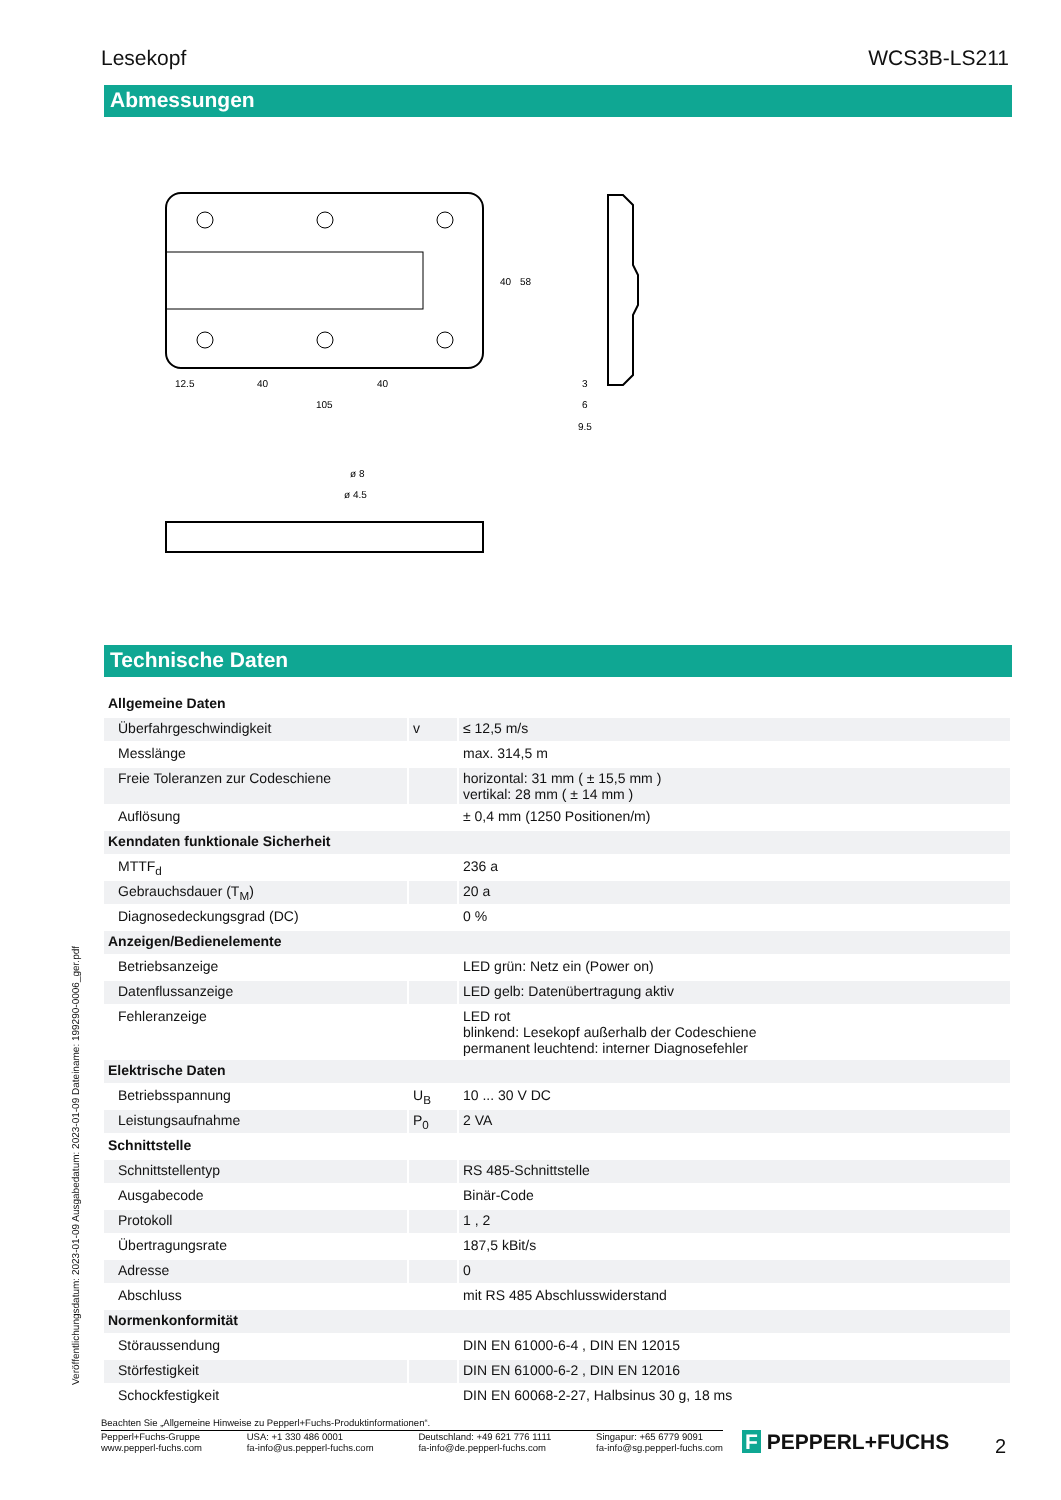Lesekopf WCS3B-LS211
Abmessungen
12.5
40
40
105
40
58
3
6
9.5
ø 8
ø 4.5
Technische Daten
| Allgemeine Daten | | |
| Überfahrgeschwindigkeit | v | ≤ 12,5 m/s |
| Messlänge | | max. 314,5 m |
| Freie Toleranzen zur Codeschiene | | horizontal: 31 mm ( ± 15,5 mm ) vertikal: 28 mm ( ± 14 mm ) |
| Auflösung | | ± 0,4 mm (1250 Positionen/m) |
| Kenndaten funktionale Sicherheit | | |
| MTTF<sub>d</sub> | | 236 a |
| Gebrauchsdauer (T<sub>M</sub>) | | 20 a |
| Diagnosedeckungsgrad (DC) | | 0 % |
| Anzeigen/Bedienelemente | | |
| Betriebsanzeige | | LED grün: Netz ein (Power on) |
| Datenflussanzeige | | LED gelb: Datenübertragung aktiv |
| Fehleranzeige | | LED rot blinkend: Lesekopf außerhalb der Codeschiene permanent leuchtend: interner Diagnosefehler |
| Elektrische Daten | | |
| Betriebsspannung | U<sub>B</sub> | 10 ... 30 V DC |
| Leistungsaufnahme | P<sub>0</sub> | 2 VA |
| Schnittstelle | | |
| Schnittstellentyp | | RS 485-Schnittstelle |
| Ausgabecode | | Binär-Code |
| Protokoll | | 1 , 2 |
| Übertragungsrate | | 187,5 kBit/s |
| Adresse | | 0 |
| Abschluss | | mit RS 485 Abschlusswiderstand |
| Normenkonformität | | |
| Störaussendung | | DIN EN 61000-6-4 , DIN EN 12015 |
| Störfestigkeit | | DIN EN 61000-6-2 , DIN EN 12016 |
| Schockfestigkeit | | DIN EN 60068-2-27, Halbsinus 30 g, 18 ms |
Veröffentlichungsdatum: 2023-01-09 Ausgabedatum: 2023-01-09 Dateiname: 199290-0006_ger.pdf
Beachten Sie „Allgemeine Hinweise zu Pepperl+Fuchs-Produktinformationen“.
Pepperl+Fuchs-Gruppe
www.pepperl-fuchs.com USA: +1 330 486 0001
fa-info@us.pepperl-fuchs.com Deutschland: +49 621 776 1111
fa-info@de.pepperl-fuchs.com Singapur: +65 6779 9091
fa-info@sg.pepperl-fuchs.com
F PEPPERL+FUCHS 2